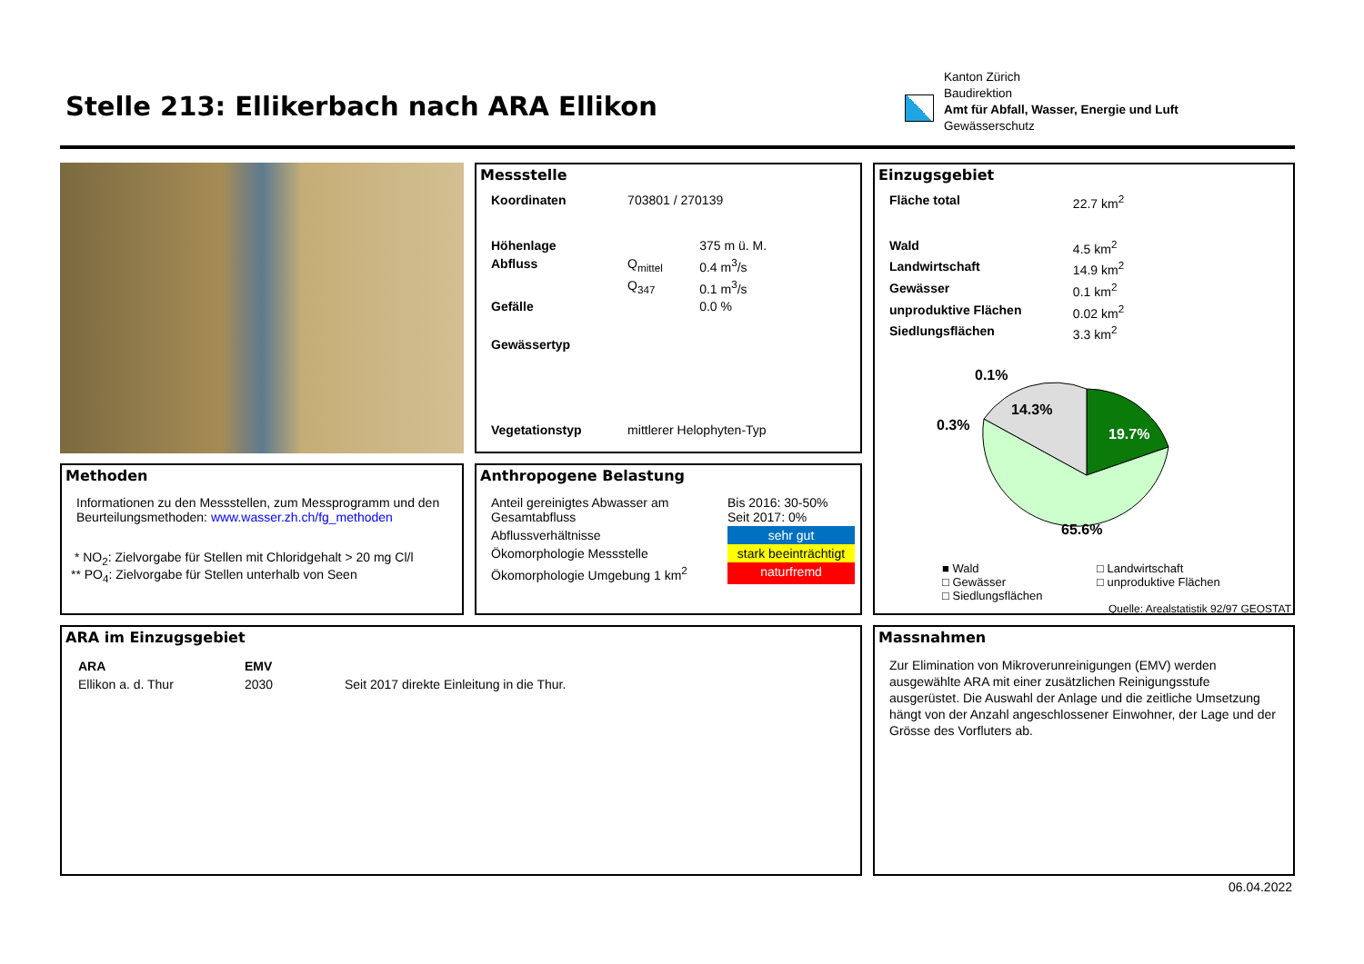Stelle 213: Ellikerbach nach ARA Ellikon
Kanton Zürich
Baudirektion
Amt für Abfall, Wasser, Energie und Luft
Gewässerschutz
Messstelle
| Koordinaten | 703801 / 270139 | |
| Höhenlage | | 375 m ü. M. |
| Abfluss | Q<sub>mittel</sub> | 0.4 m<sup>3</sup>/s |
| | Q<sub>347</sub> | 0.1 m<sup>3</sup>/s |
| Gefälle | | 0.0 % |
| Gewässertyp | | |
| Vegetationstyp | mittlerer Helophyten-Typ | |
Einzugsgebiet
| Fläche total | 22.7 km<sup>2</sup> |
| Wald | 4.5 km<sup>2</sup> |
| Landwirtschaft | 14.9 km<sup>2</sup> |
| Gewässer | 0.1 km<sup>2</sup> |
| unproduktive Flächen | 0.02 km<sup>2</sup> |
| Siedlungsflächen | 3.3 km<sup>2</sup> |
0.1%
0.3%
14.3%
19.7%
65.6%
■ Wald □ Landwirtschaft □ Gewässer □ unproduktive Flächen □ Siedlungsflächen
Quelle: Arealstatistik 92/97 GEOSTAT
Methoden
Informationen zu den Messstellen, zum Messprogramm und den Beurteilungsmethoden: www.wasser.zh.ch/fg_methoden
* NO<sub>2</sub>: Zielvorgabe für Stellen mit Chloridgehalt > 20 mg Cl/l
** PO<sub>4</sub>: Zielvorgabe für Stellen unterhalb von Seen
Anthropogene Belastung
| Anteil gereinigtes Abwasser am Gesamtabfluss | Bis 2016: 30-50% Seit 2017: 0% |
| Abflussverhältnisse | sehr gut |
| Ökomorphologie Messstelle | stark beeinträchtigt |
| Ökomorphologie Umgebung 1 km<sup>2</sup> | naturfremd |
ARA im Einzugsgebiet
| ARA | EMV | |
| Ellikon a. d. Thur | 2030 | Seit 2017 direkte Einleitung in die Thur. |
Massnahmen
Zur Elimination von Mikroverunreinigungen (EMV) werden ausgewählte ARA mit einer zusätzlichen Reinigungsstufe ausgerüstet. Die Auswahl der Anlage und die zeitliche Umsetzung hängt von der Anzahl angeschlossener Einwohner, der Lage und der Grösse des Vorfluters ab.
06.04.2022